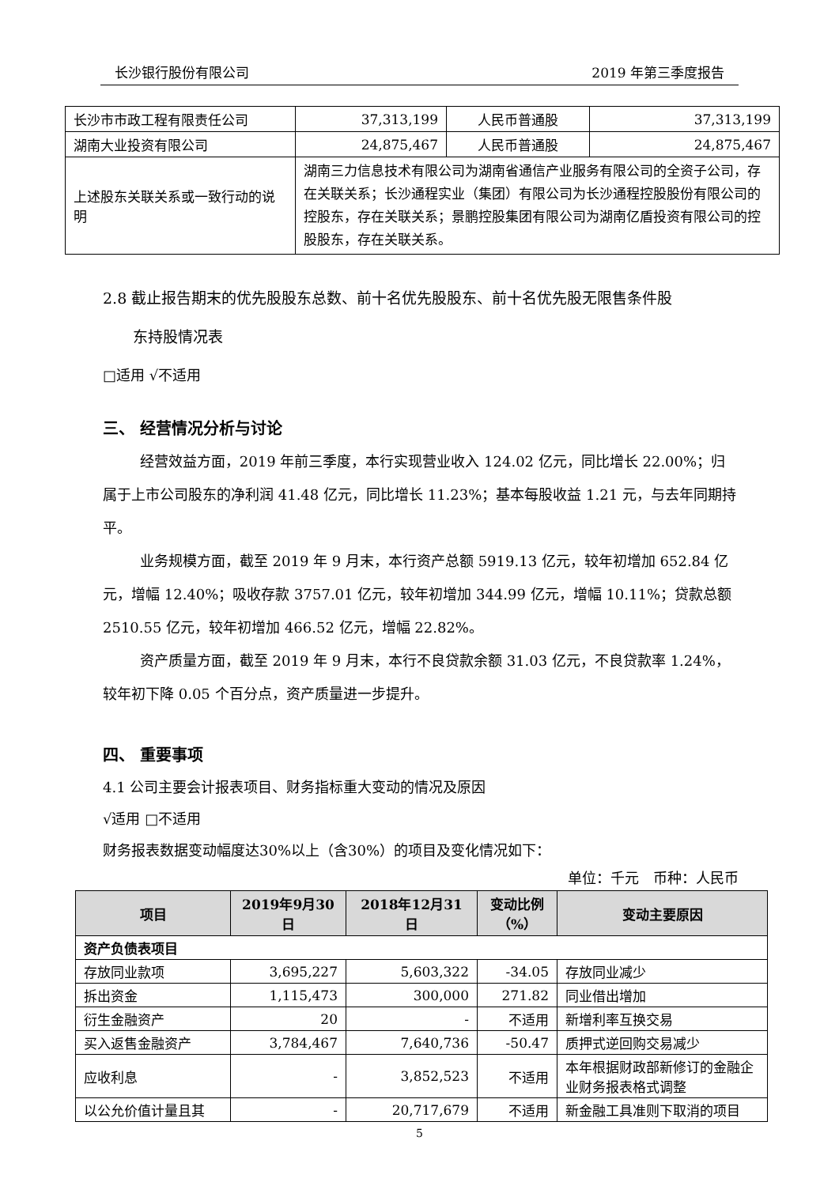长沙银行股份有限公司 2019 年第三季度报告
| 长沙市市政工程有限责任公司 | 37,313,199 | 人民币普通股 | 37,313,199 |
| 湖南大业投资有限公司 | 24,875,467 | 人民币普通股 | 24,875,467 |
| 上述股东关联关系或一致行动的说明 | 湖南三力信息技术有限公司为湖南省通信产业服务有限公司的全资子公司，存在关联关系；长沙通程实业（集团）有限公司为长沙通程控股股份有限公司的控股东，存在关联关系；景鹏控股集团有限公司为湖南亿盾投资有限公司的控股股东，存在关联关系。 | | |
2.8 截止报告期末的优先股股东总数、前十名优先股股东、前十名优先股无限售条件股
东持股情况表
□适用 √不适用
三、 经营情况分析与讨论
经营效益方面，2019 年前三季度，本行实现营业收入 124.02 亿元，同比增长 22.00%；归属于上市公司股东的净利润 41.48 亿元，同比增长 11.23%；基本每股收益 1.21 元，与去年同期持平。
业务规模方面，截至 2019 年 9 月末，本行资产总额 5919.13 亿元，较年初增加 652.84 亿元，增幅 12.40%；吸收存款 3757.01 亿元，较年初增加 344.99 亿元，增幅 10.11%；贷款总额 2510.55 亿元，较年初增加 466.52 亿元，增幅 22.82%。
资产质量方面，截至 2019 年 9 月末，本行不良贷款余额 31.03 亿元，不良贷款率 1.24%，较年初下降 0.05 个百分点，资产质量进一步提升。
四、 重要事项
4.1 公司主要会计报表项目、财务指标重大变动的情况及原因
√适用 □不适用
财务报表数据变动幅度达30%以上（含30%）的项目及变化情况如下：
单位：千元　币种：人民币
| 项目 | 2019年9月30日 | 2018年12月31日 | 变动比例（%） | 变动主要原因 |
| --- | --- | --- | --- | --- |
| 资产负债表项目 | | | | |
| 存放同业款项 | 3,695,227 | 5,603,322 | -34.05 | 存放同业减少 |
| 拆出资金 | 1,115,473 | 300,000 | 271.82 | 同业借出增加 |
| 衍生金融资产 | 20 | - | 不适用 | 新增利率互换交易 |
| 买入返售金融资产 | 3,784,467 | 7,640,736 | -50.47 | 质押式逆回购交易减少 |
| 应收利息 | - | 3,852,523 | 不适用 | 本年根据财政部新修订的金融企业财务报表格式调整 |
| 以公允价值计量且其 | - | 20,717,679 | 不适用 | 新金融工具准则下取消的项目 |
5